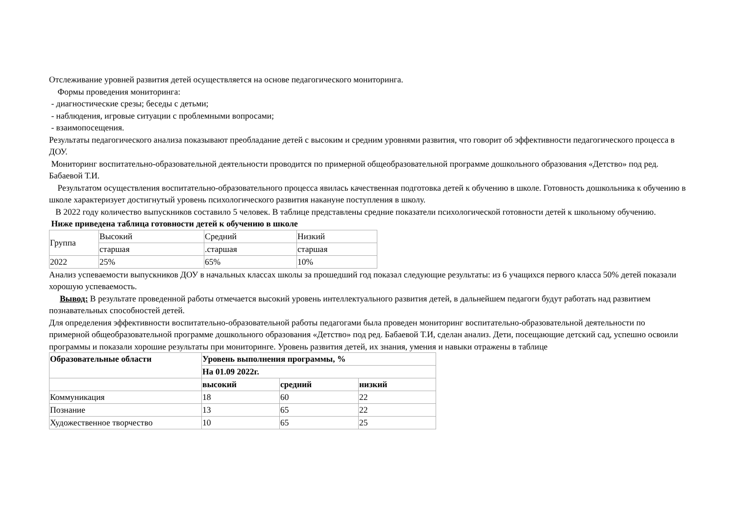Отслеживание уровней развития детей осуществляется на основе педагогического мониторинга.
Формы проведения мониторинга:
- диагностические срезы; беседы с детьми;
- наблюдения, игровые ситуации с проблемными вопросами;
- взаимопосещения.
Результаты педагогического анализа показывают преобладание детей с высоким и средним уровнями развития, что говорит об эффективности педагогического процесса в ДОУ.
Мониторинг воспитательно-образовательной деятельности проводится по примерной общеобразовательной программе дошкольного образования «Детство» под ред. Бабаевой Т.И.
Результатом осуществления воспитательно-образовательного процесса явилась качественная подготовка детей к обучению в школе. Готовность дошкольника к обучению в школе характеризует достигнутый уровень психологического развития накануне поступления в школу.
В 2022 году количество выпускников составило 5 человек. В таблице представлены средние показатели психологической готовности детей к школьному обучению.
Ниже приведена таблица готовности детей к обучению в школе
| Группа | Высокий | Средний | Низкий |
| | старшая | .старшая | старшая |
| 2022 | 25% | 65% | 10% |
Анализ успеваемости выпускников ДОУ в начальных классах школы за прошедший год показал следующие результаты: из 6 учащихся первого класса 50% детей показали хорошую успеваемость.
Вывод: В результате проведенной работы отмечается высокий уровень интеллектуального развития детей, в дальнейшем педагоги будут работать над развитием познавательных способностей детей.
Для определения эффективности воспитательно-образовательной работы педагогами была проведен мониторинг воспитательно-образовательной деятельности по примерной общеобразовательной программе дошкольного образования «Детство» под ред. Бабаевой Т.И, сделан анализ. Дети, посещающие детский сад, успешно освоили программы и показали хорошие результаты при мониторинге. Уровень развития детей, их знания, умения и навыки отражены в таблице
| Образовательные области | Уровень выполнения программы, % | | |
| --- | --- | --- | --- |
| | На 01.09 2022г. | | |
| | высокий | средний | низкий |
| Коммуникация | 18 | 60 | 22 |
| Познание | 13 | 65 | 22 |
| Художественное творчество | 10 | 65 | 25 |